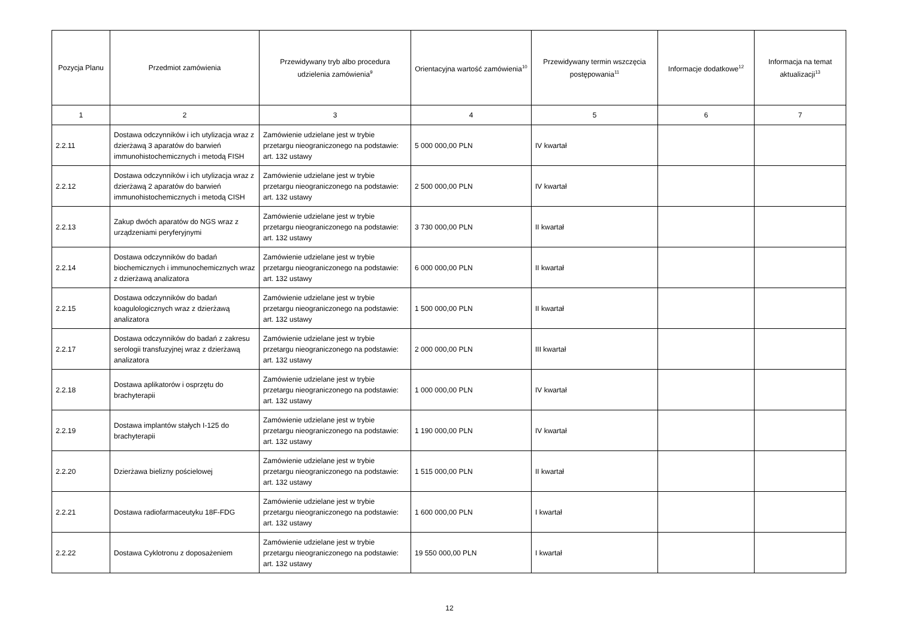| Pozycja Planu | Przedmiot zamówienia | Przewidywany tryb albo procedura udzielenia zamówienia<sup>9</sup> | Orientacyjna wartość zamówienia<sup>10</sup> | Przewidywany termin wszczęcia postępowania<sup>11</sup> | Informacje dodatkowe<sup>12</sup> | Informacja na temat aktualizacji<sup>13</sup> |
| --- | --- | --- | --- | --- | --- | --- |
| 1 | 2 | 3 | 4 | 5 | 6 | 7 |
| 2.2.11 | Dostawa odczynników i ich utylizacja wraz z dzierżawą 3 aparatów do barwień immunohistochemicznych i metodą FISH | Zamówienie udzielane jest w trybie przetargu nieograniczonego na podstawie: art. 132 ustawy | 5 000 000,00 PLN | IV kwartał | | |
| 2.2.12 | Dostawa odczynników i ich utylizacja wraz z dzierżawą 2 aparatów do barwień immunohistochemicznych i metodą CISH | Zamówienie udzielane jest w trybie przetargu nieograniczonego na podstawie: art. 132 ustawy | 2 500 000,00 PLN | IV kwartał | | |
| 2.2.13 | Zakup dwóch aparatów do NGS wraz z urządzeniami peryferyjnymi | Zamówienie udzielane jest w trybie przetargu nieograniczonego na podstawie: art. 132 ustawy | 3 730 000,00 PLN | II kwartał | | |
| 2.2.14 | Dostawa odczynników do badań biochemicznych i immunochemicznych wraz z dzierżawą analizatora | Zamówienie udzielane jest w trybie przetargu nieograniczonego na podstawie: art. 132 ustawy | 6 000 000,00 PLN | II kwartał | | |
| 2.2.15 | Dostawa odczynników do badań koagulologicznych wraz z dzierżawą analizatora | Zamówienie udzielane jest w trybie przetargu nieograniczonego na podstawie: art. 132 ustawy | 1 500 000,00 PLN | II kwartał | | |
| 2.2.17 | Dostawa odczynników do badań z zakresu serologii transfuzyjnej wraz z dzierżawą analizatora | Zamówienie udzielane jest w trybie przetargu nieograniczonego na podstawie: art. 132 ustawy | 2 000 000,00 PLN | III kwartał | | |
| 2.2.18 | Dostawa aplikatorów i osprzętu do brachyterapii | Zamówienie udzielane jest w trybie przetargu nieograniczonego na podstawie: art. 132 ustawy | 1 000 000,00 PLN | IV kwartał | | |
| 2.2.19 | Dostawa implantów stałych I-125 do brachyterapii | Zamówienie udzielane jest w trybie przetargu nieograniczonego na podstawie: art. 132 ustawy | 1 190 000,00 PLN | IV kwartał | | |
| 2.2.20 | Dzierżawa bielizny pościelowej | Zamówienie udzielane jest w trybie przetargu nieograniczonego na podstawie: art. 132 ustawy | 1 515 000,00 PLN | II kwartał | | |
| 2.2.21 | Dostawa radiofarmaceutyku 18F-FDG | Zamówienie udzielane jest w trybie przetargu nieograniczonego na podstawie: art. 132 ustawy | 1 600 000,00 PLN | I kwartał | | |
| 2.2.22 | Dostawa Cyklotronu z doposażeniem | Zamówienie udzielane jest w trybie przetargu nieograniczonego na podstawie: art. 132 ustawy | 19 550 000,00 PLN | I kwartał | | |
12